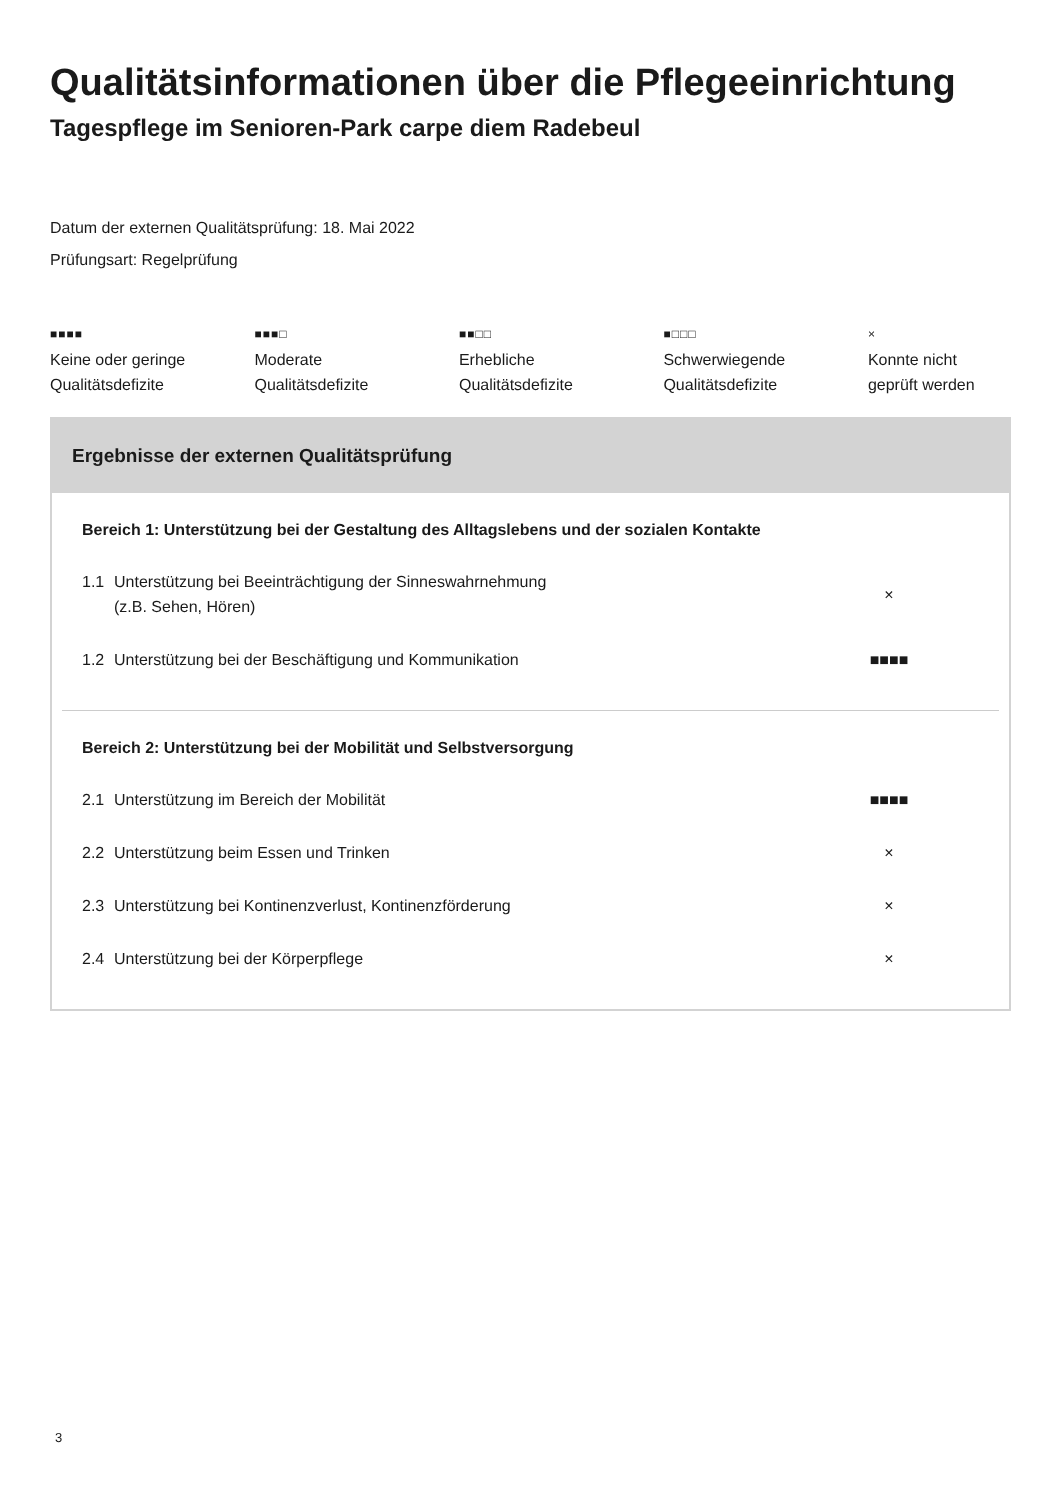Qualitätsinformationen über die Pflegeeinrichtung
Tagespflege im Senioren-Park carpe diem Radebeul
Datum der externen Qualitätsprüfung: 18. Mai 2022
Prüfungsart: Regelprüfung
■■■■
Keine oder geringe
Qualitätsdefizite
■■■□
Moderate
Qualitätsdefizite
■■□□
Erhebliche
Qualitätsdefizite
■□□□
Schwerwiegende
Qualitätsdefizite
×
Konnte nicht
geprüft werden
Ergebnisse der externen Qualitätsprüfung
Bereich 1: Unterstützung bei der Gestaltung des Alltagslebens und der sozialen Kontakte
| 1.1 | Unterstützung bei Beeinträchtigung der Sinneswahrnehmung (z.B. Sehen, Hören) | × |
| 1.2 | Unterstützung bei der Beschäftigung und Kommunikation | ■■■■ |
Bereich 2: Unterstützung bei der Mobilität und Selbstversorgung
| 2.1 | Unterstützung im Bereich der Mobilität | ■■■■ |
| 2.2 | Unterstützung beim Essen und Trinken | × |
| 2.3 | Unterstützung bei Kontinenzverlust, Kontinenzförderung | × |
| 2.4 | Unterstützung bei der Körperpflege | × |
3